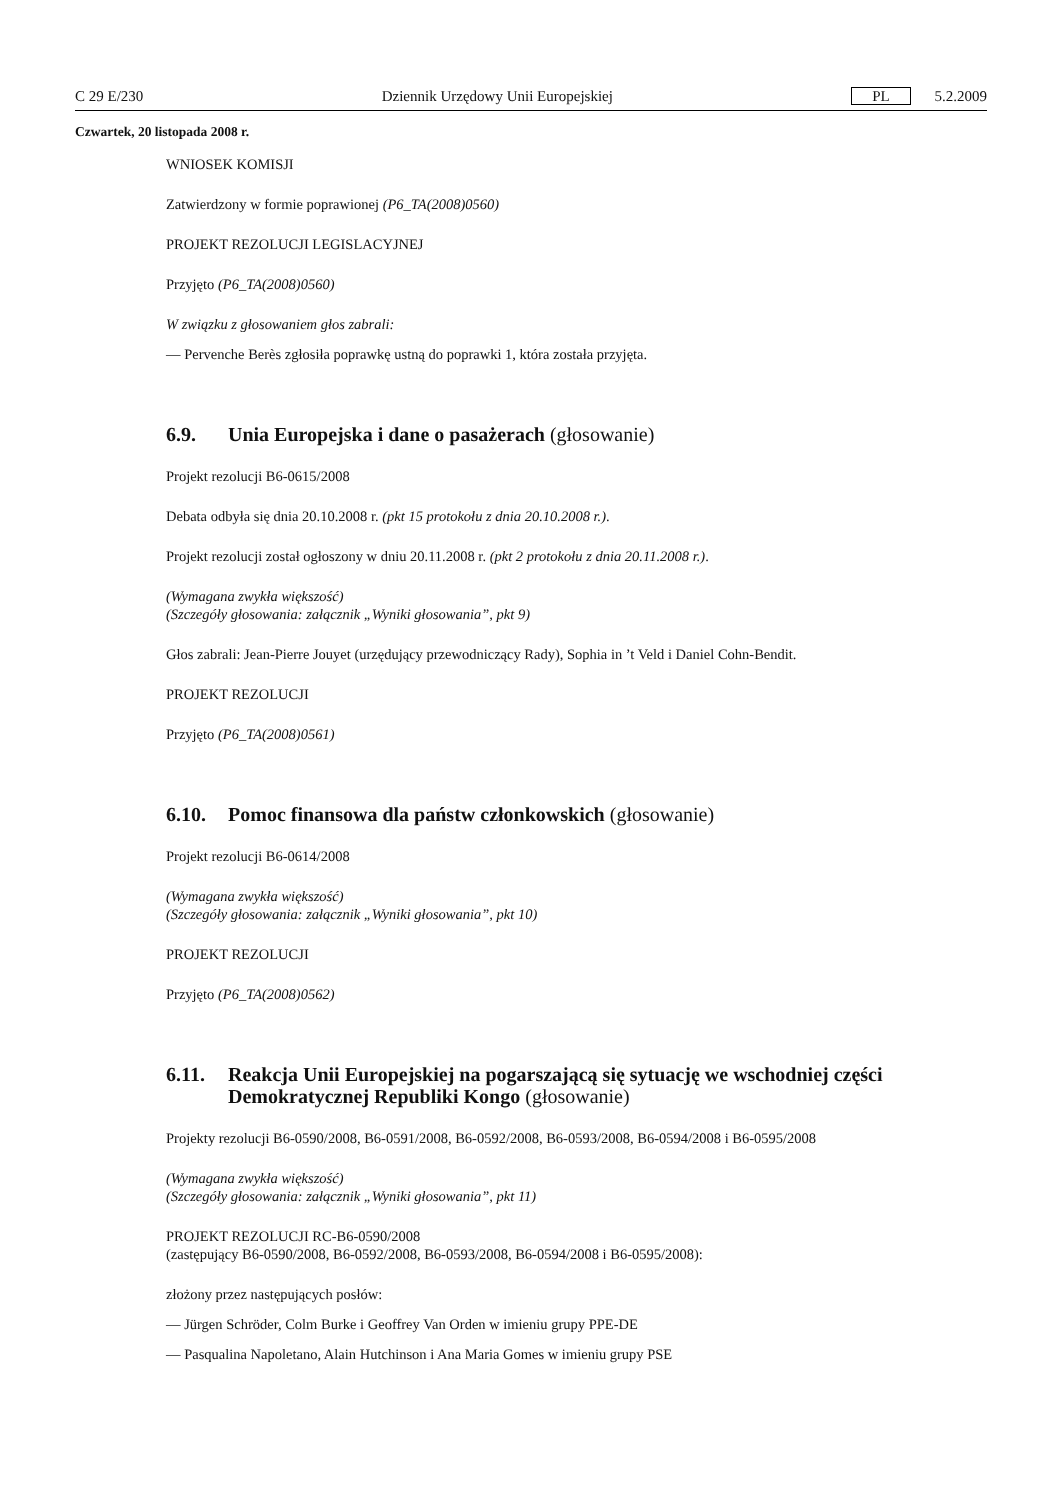C 29 E/230 Dziennik Urzędowy Unii Europejskiej PL 5.2.2009
Czwartek, 20 listopada 2008 r.
WNIOSEK KOMISJI
Zatwierdzony w formie poprawionej (P6_TA(2008)0560)
PROJEKT REZOLUCJI LEGISLACYJNEJ
Przyjęto (P6_TA(2008)0560)
W związku z głosowaniem głos zabrali:
— Pervenche Berès zgłosiła poprawkę ustną do poprawki 1, która została przyjęta.
6.9. Unia Europejska i dane o pasażerach (głosowanie)
Projekt rezolucji B6-0615/2008
Debata odbyła się dnia 20.10.2008 r. (pkt 15 protokołu z dnia 20.10.2008 r.).
Projekt rezolucji został ogłoszony w dniu 20.11.2008 r. (pkt 2 protokołu z dnia 20.11.2008 r.).
(Wymagana zwykła większość)
(Szczegóły głosowania: załącznik „Wyniki głosowania”, pkt 9)
Głos zabrali: Jean-Pierre Jouyet (urzędujący przewodniczący Rady), Sophia in ’t Veld i Daniel Cohn-Bendit.
PROJEKT REZOLUCJI
Przyjęto (P6_TA(2008)0561)
6.10. Pomoc finansowa dla państw członkowskich (głosowanie)
Projekt rezolucji B6-0614/2008
(Wymagana zwykła większość)
(Szczegóły głosowania: załącznik „Wyniki głosowania”, pkt 10)
PROJEKT REZOLUCJI
Przyjęto (P6_TA(2008)0562)
6.11. Reakcja Unii Europejskiej na pogarszającą się sytuację we wschodniej części Demokratycznej Republiki Kongo (głosowanie)
Projekty rezolucji B6-0590/2008, B6-0591/2008, B6-0592/2008, B6-0593/2008, B6-0594/2008 i B6-0595/2008
(Wymagana zwykła większość)
(Szczegóły głosowania: załącznik „Wyniki głosowania”, pkt 11)
PROJEKT REZOLUCJI RC-B6-0590/2008
(zastępujący B6-0590/2008, B6-0592/2008, B6-0593/2008, B6-0594/2008 i B6-0595/2008):
złożony przez następujących posłów:
— Jürgen Schröder, Colm Burke i Geoffrey Van Orden w imieniu grupy PPE-DE
— Pasqualina Napoletano, Alain Hutchinson i Ana Maria Gomes w imieniu grupy PSE